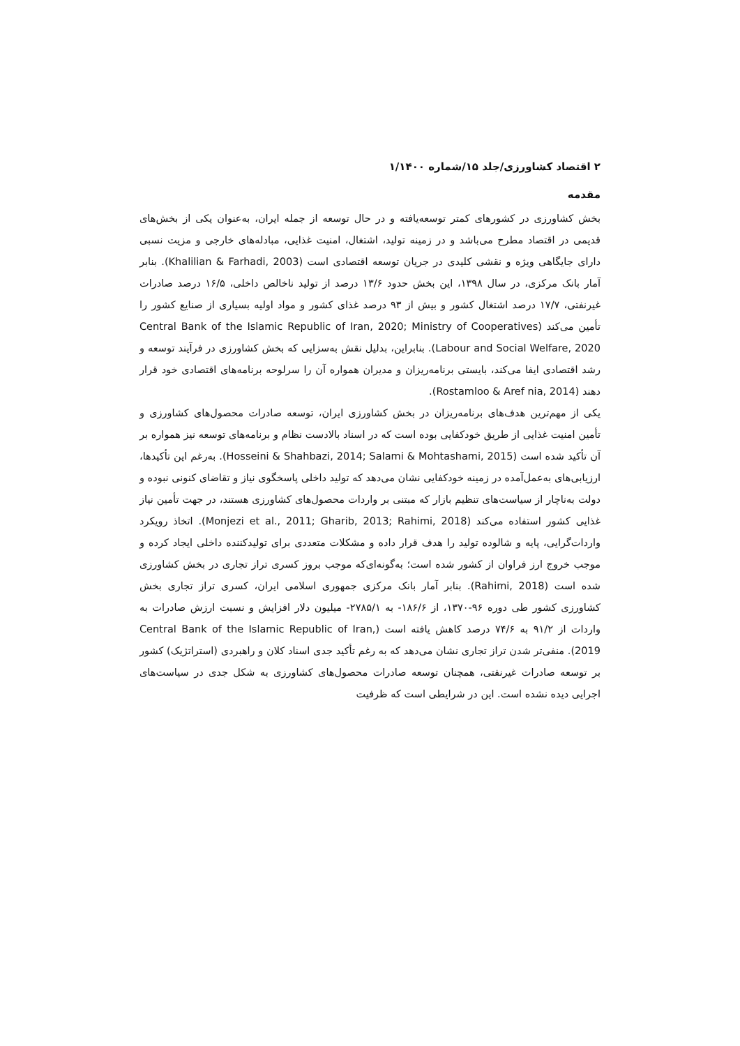۲ اقتصاد کشاورزی/جلد ۱۵/شماره ۱/۱۴۰۰
مقدمه
بخش کشاورزی در کشورهای کمتر توسعه‌یافته و در حال توسعه از جمله ایران، به‌عنوان یکی از بخش‌های قدیمی در اقتصاد مطرح می‌باشد و در زمینه تولید، اشتغال، امنیت غذایی، مبادله‌های خارجی و مزیت نسبی دارای جایگاهی ویژه و نقشی کلیدی در جریان توسعه اقتصادی است (Khalilian & Farhadi, 2003). بنابر آمار بانک مرکزی، در سال ۱۳۹۸، این بخش حدود ۱۳/۶ درصد از تولید ناخالص داخلی، ۱۶/۵ درصد صادرات غیرنفتی، ۱۷/۷ درصد اشتغال کشور و بیش از ۹۳ درصد غذای کشور و مواد اولیه بسیاری از صنایع کشور را تأمین می‌کند (Central Bank of the Islamic Republic of Iran, 2020; Ministry of Cooperatives Labour and Social Welfare, 2020). بنابراین، بدلیل نقش به‌سزایی که بخش کشاورزی در فرآیند توسعه و رشد اقتصادی ایفا می‌کند، بایستی برنامه‌ریزان و مدیران همواره آن را سرلوحه برنامه‌های اقتصادی خود قرار دهند (Rostamloo & Aref nia, 2014).
یکی از مهم‌ترین هدف‌های برنامه‌ریزان در بخش کشاورزی ایران، توسعه صادرات محصول‌های کشاورزی و تأمین امنیت غذایی از طریق خودکفایی بوده است که در اسناد بالادست نظام و برنامه‌های توسعه نیز همواره بر آن تأکید شده است (Hosseini & Shahbazi, 2014; Salami & Mohtashami, 2015). به‌رغم این تأکیدها، ارزیابی‌های به‌عمل‌آمده در زمینه خودکفایی نشان می‌دهد که تولید داخلی پاسخگوی نیاز و تقاضای کنونی نبوده و دولت به‌ناچار از سیاست‌های تنظیم بازار که مبتنی بر واردات محصول‌های کشاورزی هستند، در جهت تأمین نیاز غذایی کشور استفاده می‌کند (Monjezi et al., 2011; Gharib, 2013; Rahimi, 2018). اتخاذ رویکرد واردات‌گرایی، پایه و شالوده تولید را هدف قرار داده و مشکلات متعددی برای تولیدکننده داخلی ایجاد کرده و موجب خروج ارز فراوان از کشور شده است؛ به‌گونه‌ای‌که موجب بروز کسری تراز تجاری در بخش کشاورزی شده است (Rahimi, 2018). بنابر آمار بانک مرکزی جمهوری اسلامی ایران، کسری تراز تجاری بخش کشاورزی کشور طی دوره ۹۶-۱۳۷۰، از ۱۸۶/۶- به ۲۷۸۵/۱- میلیون دلار افزایش و نسبت ارزش صادرات به واردات از ۹۱/۲ به ۷۴/۶ درصد کاهش یافته است (Central Bank of the Islamic Republic of Iran, 2019). منفی‌تر شدن تراز تجاری نشان می‌دهد که به رغم تأکید جدی اسناد کلان و راهبردی (استراتژیک) کشور بر توسعه صادرات غیرنفتی، همچنان توسعه صادرات محصول‌های کشاورزی به شکل جدی در سیاست‌های اجرایی دیده نشده است. این در شرایطی است که ظرفیت